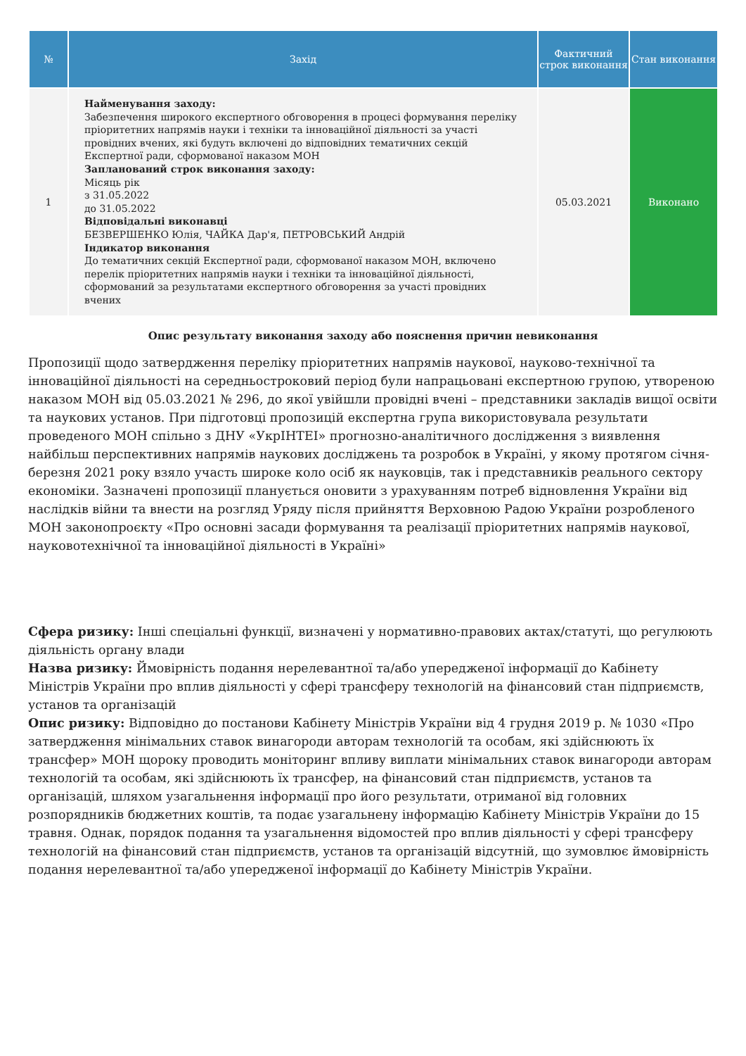| № | Захід | Фактичний строк виконання | Стан виконання |
| --- | --- | --- | --- |
| 1 | Найменування заходу: Забезпечення широкого експертного обговорення в процесі формування переліку пріоритетних напрямів науки і техніки та інноваційної діяльності за участі провідних вчених, які будуть включені до відповідних тематичних секцій Експертної ради, сформованої наказом МОН Запланований строк виконання заходу: Місяць рік з 31.05.2022 до 31.05.2022 Відповідальні виконавці БЕЗВЕРШЕНКО Юлія, ЧАЙКА Дар'я, ПЕТРОВСЬКИЙ Андрій Індикатор виконання До тематичних секцій Експертної ради, сформованої наказом МОН, включено перелік пріоритетних напрямів науки і техніки та інноваційної діяльності, сформований за результатами експертного обговорення за участі провідних вчених | 05.03.2021 | Виконано |
Опис результату виконання заходу або пояснення причин невиконання
Пропозиції щодо затвердження переліку пріоритетних напрямів наукової, науково-технічної та інноваційної діяльності на середньостроковий період були напрацьовані експертною групою, утвореною наказом МОН від 05.03.2021 № 296, до якої увійшли провідні вчені – представники закладів вищої освіти та наукових установ. При підготовці пропозицій експертна група використовувала результати проведеного МОН спільно з ДНУ «УкрІНТЕІ» прогнозно-аналітичного дослідження з виявлення найбільш перспективних напрямів наукових досліджень та розробок в Україні, у якому протягом січня-березня 2021 року взяло участь широке коло осіб як науковців, так і представників реального сектору економіки. Зазначені пропозиції планується оновити з урахуванням потреб відновлення України від наслідків війни та внести на розгляд Уряду після прийняття Верховною Радою України розробленого МОН законопроєкту «Про основні засади формування та реалізації пріоритетних напрямів наукової, науковотехнічної та інноваційної діяльності в Україні»
Сфера ризику: Інші спеціальні функції, визначені у нормативно-правових актах/статуті, що регулюють діяльність органу влади
Назва ризику: Ймовірність подання нерелевантної та/або упередженої інформації до Кабінету Міністрів України про вплив діяльності у сфері трансферу технологій на фінансовий стан підприємств, установ та організацій
Опис ризику: Відповідно до постанови Кабінету Міністрів України від 4 грудня 2019 р. № 1030 «Про затвердження мінімальних ставок винагороди авторам технологій та особам, які здійснюють їх трансфер» МОН щороку проводить моніторинг впливу виплати мінімальних ставок винагороди авторам технологій та особам, які здійснюють їх трансфер, на фінансовий стан підприємств, установ та організацій, шляхом узагальнення інформації про його результати, отриманої від головних розпорядників бюджетних коштів, та подає узагальнену інформацію Кабінету Міністрів України до 15 травня. Однак, порядок подання та узагальнення відомостей про вплив діяльності у сфері трансферу технологій на фінансовий стан підприємств, установ та організацій відсутній, що зумовлює ймовірність подання нерелевантної та/або упередженої інформації до Кабінету Міністрів України.